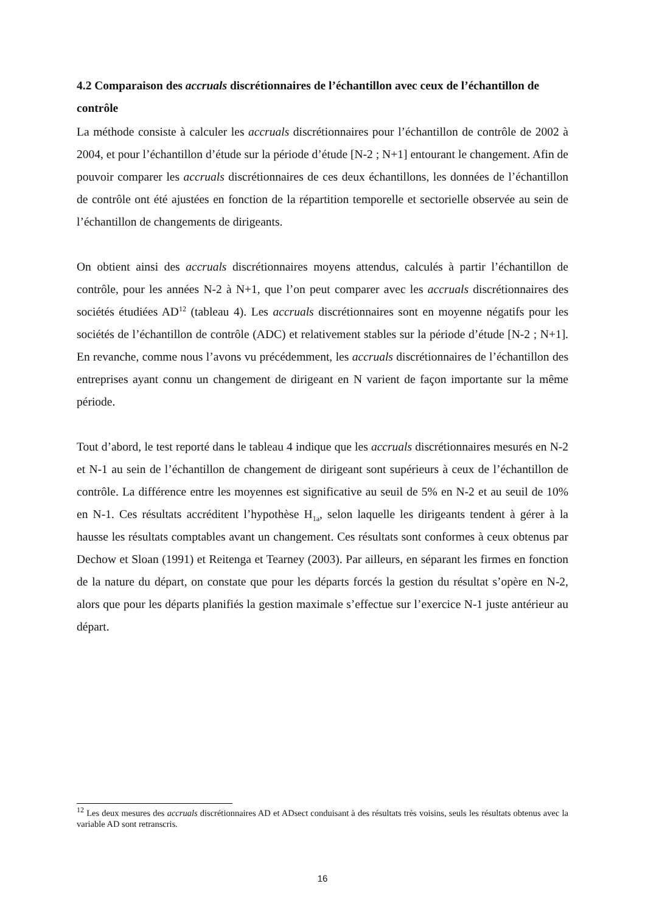4.2 Comparaison des accruals discrétionnaires de l’échantillon avec ceux de l’échantillon de contrôle
La méthode consiste à calculer les accruals discrétionnaires pour l’échantillon de contrôle de 2002 à 2004, et pour l’échantillon d’étude sur la période d’étude [N-2 ; N+1] entourant le changement. Afin de pouvoir comparer les accruals discrétionnaires de ces deux échantillons, les données de l’échantillon de contrôle ont été ajustées en fonction de la répartition temporelle et sectorielle observée au sein de l’échantillon de changements de dirigeants.
On obtient ainsi des accruals discrétionnaires moyens attendus, calculés à partir l’échantillon de contrôle, pour les années N-2 à N+1, que l’on peut comparer avec les accruals discrétionnaires des sociétés étudiées AD<sup>12</sup> (tableau 4). Les accruals discrétionnaires sont en moyenne négatifs pour les sociétés de l’échantillon de contrôle (ADC) et relativement stables sur la période d’étude [N-2 ; N+1]. En revanche, comme nous l’avons vu précédemment, les accruals discrétionnaires de l’échantillon des entreprises ayant connu un changement de dirigeant en N varient de façon importante sur la même période.
Tout d’abord, le test reporté dans le tableau 4 indique que les accruals discrétionnaires mesurés en N-2 et N-1 au sein de l’échantillon de changement de dirigeant sont supérieurs à ceux de l’échantillon de contrôle. La différence entre les moyennes est significative au seuil de 5% en N-2 et au seuil de 10% en N-1. Ces résultats accréditent l’hypothèse H<sub>1a</sub>, selon laquelle les dirigeants tendent à gérer à la hausse les résultats comptables avant un changement. Ces résultats sont conformes à ceux obtenus par Dechow et Sloan (1991) et Reitenga et Tearney (2003). Par ailleurs, en séparant les firmes en fonction de la nature du départ, on constate que pour les départs forcés la gestion du résultat s’opère en N-2, alors que pour les départs planifiés la gestion maximale s’effectue sur l’exercice N-1 juste antérieur au départ.
<sup>12</sup> Les deux mesures des accruals discrétionnaires AD et ADsect conduisant à des résultats très voisins, seuls les résultats obtenus avec la variable AD sont retranscris.
16